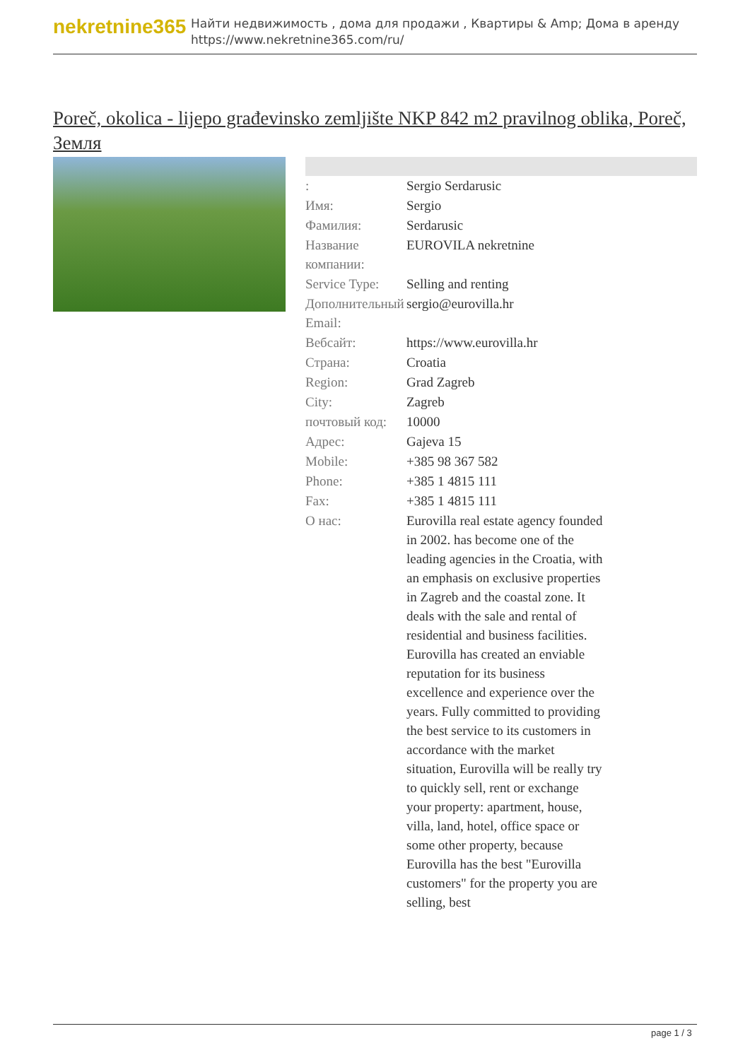nekretnine365
Найти недвижимость , дома для продажи , Квартиры & Amp; Дома в аренду
https://www.nekretnine365.com/ru/
Poreč, okolica - lijepo građevinsko zemljište NKP 842 m2 pravilnog oblika, Poreč, Земля
| : | Sergio Serdarusic |
| Имя: | Sergio |
| Фамилия: | Serdarusic |
| Название компании: | EUROVILA nekretnine |
| Service Type: | Selling and renting |
| Дополнительный Email: | sergio@eurovilla.hr |
| Вебсайт: | https://www.eurovilla.hr |
| Страна: | Croatia |
| Region: | Grad Zagreb |
| City: | Zagreb |
| почтовый код: | 10000 |
| Адрес: | Gajeva 15 |
| Mobile: | +385 98 367 582 |
| Phone: | +385 1 4815 111 |
| Fax: | +385 1 4815 111 |
| О нас: | Eurovilla real estate agency founded in 2002. has become one of the leading agencies in the Croatia, with an emphasis on exclusive properties in Zagreb and the coastal zone. It deals with the sale and rental of residential and business facilities. Eurovilla has created an enviable reputation for its business excellence and experience over the years. Fully committed to providing the best service to its customers in accordance with the market situation, Eurovilla will be really try to quickly sell, rent or exchange your property: apartment, house, villa, land, hotel, office space or some other property, because Eurovilla has the best "Eurovilla customers" for the property you are selling, best |
page 1 / 3